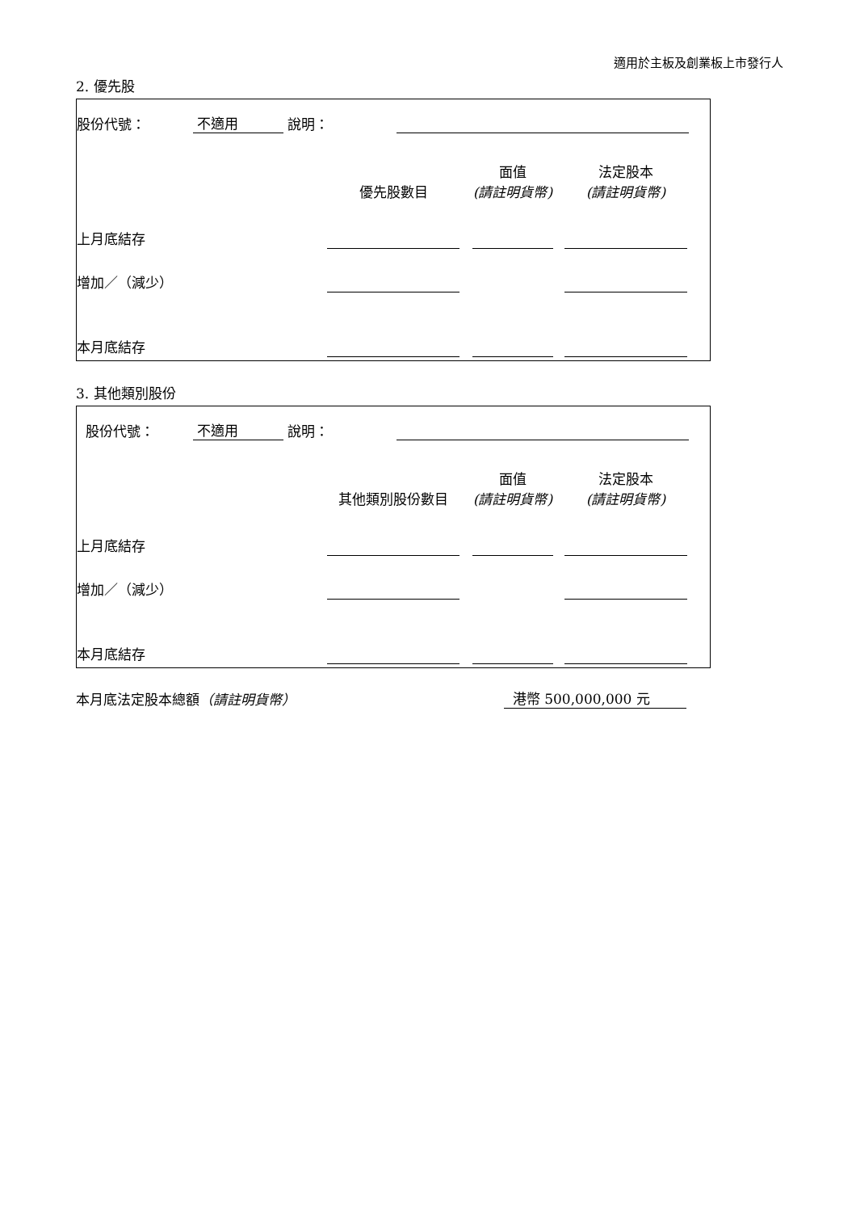適用於主板及創業板上市發行人
2. 優先股
| 股份代號： | 不適用 | 說明： | | |
| | 優先股數目 | | 面值 (請註明貨幣) | | 法定股本 (請註明貨幣) | |
| 上月底結存 | | | | | | |
| 增加／（減少） | | | | | | |
| 本月底結存 | | | | | | |
3. 其他類別股份
| 股份代號： | 不適用 | 說明： | | |
| | 其他類別股份數目 | | 面值 (請註明貨幣) | | 法定股本 (請註明貨幣) | |
| 上月底結存 | | | | | | |
| 增加／（減少） | | | | | | |
| 本月底結存 | | | | | | |
| 本月底法定股本總額 （請註明貨幣） | 港幣 500,000,000 元 | |